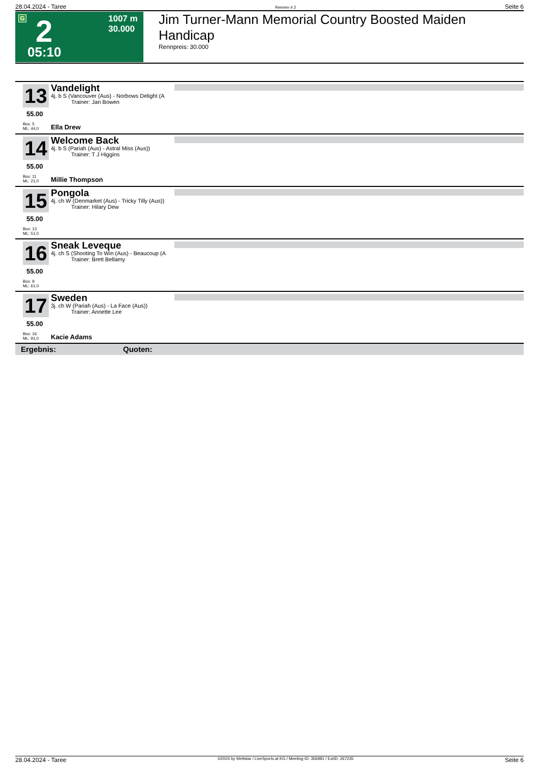28.04.2024 - Taree Rennen # 2 Seite 6
G 2
05:10
1007 m
30.000
Jim Turner-Mann Memorial Country Boosted Maiden Handicap
Rennpreis: 30.000
13
55.00
Box: 5
ML: 44,0
Vandelight
4j. b S (Vancouver (Aus) - Norbows Delight (A
Trainer: Jan Bowen
Ella Drew
14
55.00
Box: 11
ML: 21,0
Welcome Back
4j. b S (Pariah (Aus) - Astral Miss (Aus))
Trainer: T J Higgins
Millie Thompson
15
55.00
Box: 13
ML: 51,0
Pongola
4j. ch W (Denmarket (Aus) - Tricky Tilly (Aus))
Trainer: Hilary Dew
16
55.00
Box: 9
ML: 61,0
Sneak Leveque
4j. ch S (Shooting To Win (Aus) - Beaucoup (A
Trainer: Brett Bellamy
17
55.00
Box: 16
ML: 91,0
Sweden
3j. ch W (Pariah (Aus) - La Face (Aus))
Trainer: Annette Lee
Kacie Adams
Ergebnis: Quoten:
28.04.2024 - Taree ©2024 by Wettstar / LiveSports.at KG / Meeting ID: 356981 / ExtID: 267235 Seite 6